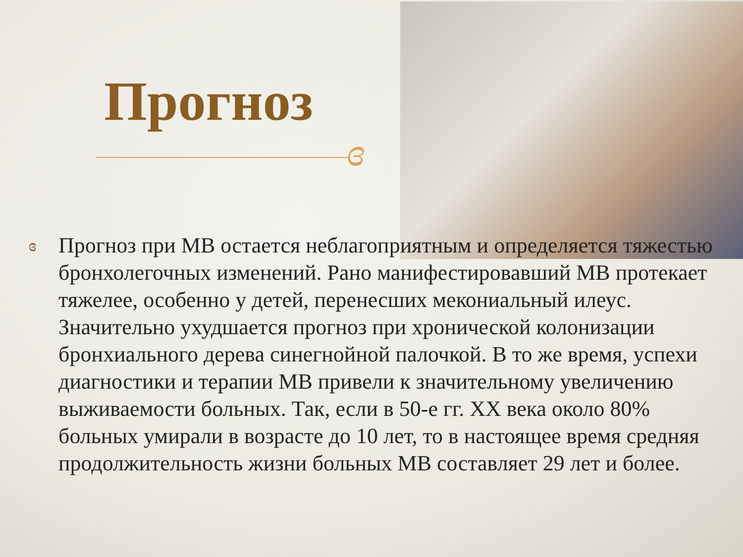Прогноз
ɞ
ɞ
Прогноз при МВ остается неблагоприятным и определяется тяжестью бронхолегочных изменений. Рано манифестировавший МВ протекает тяжелее, особенно у детей, перенесших мекониальный илеус. Значительно ухудшается прогноз при хронической колонизации бронхиального дерева синегнойной палочкой. В то же время, успехи диагностики и терапии МВ привели к значительному увеличению выживаемости больных. Так, если в 50-е гг. XX века около 80% больных умирали в возрасте до 10 лет, то в настоящее время средняя продолжительность жизни больных МВ составляет 29 лет и более.